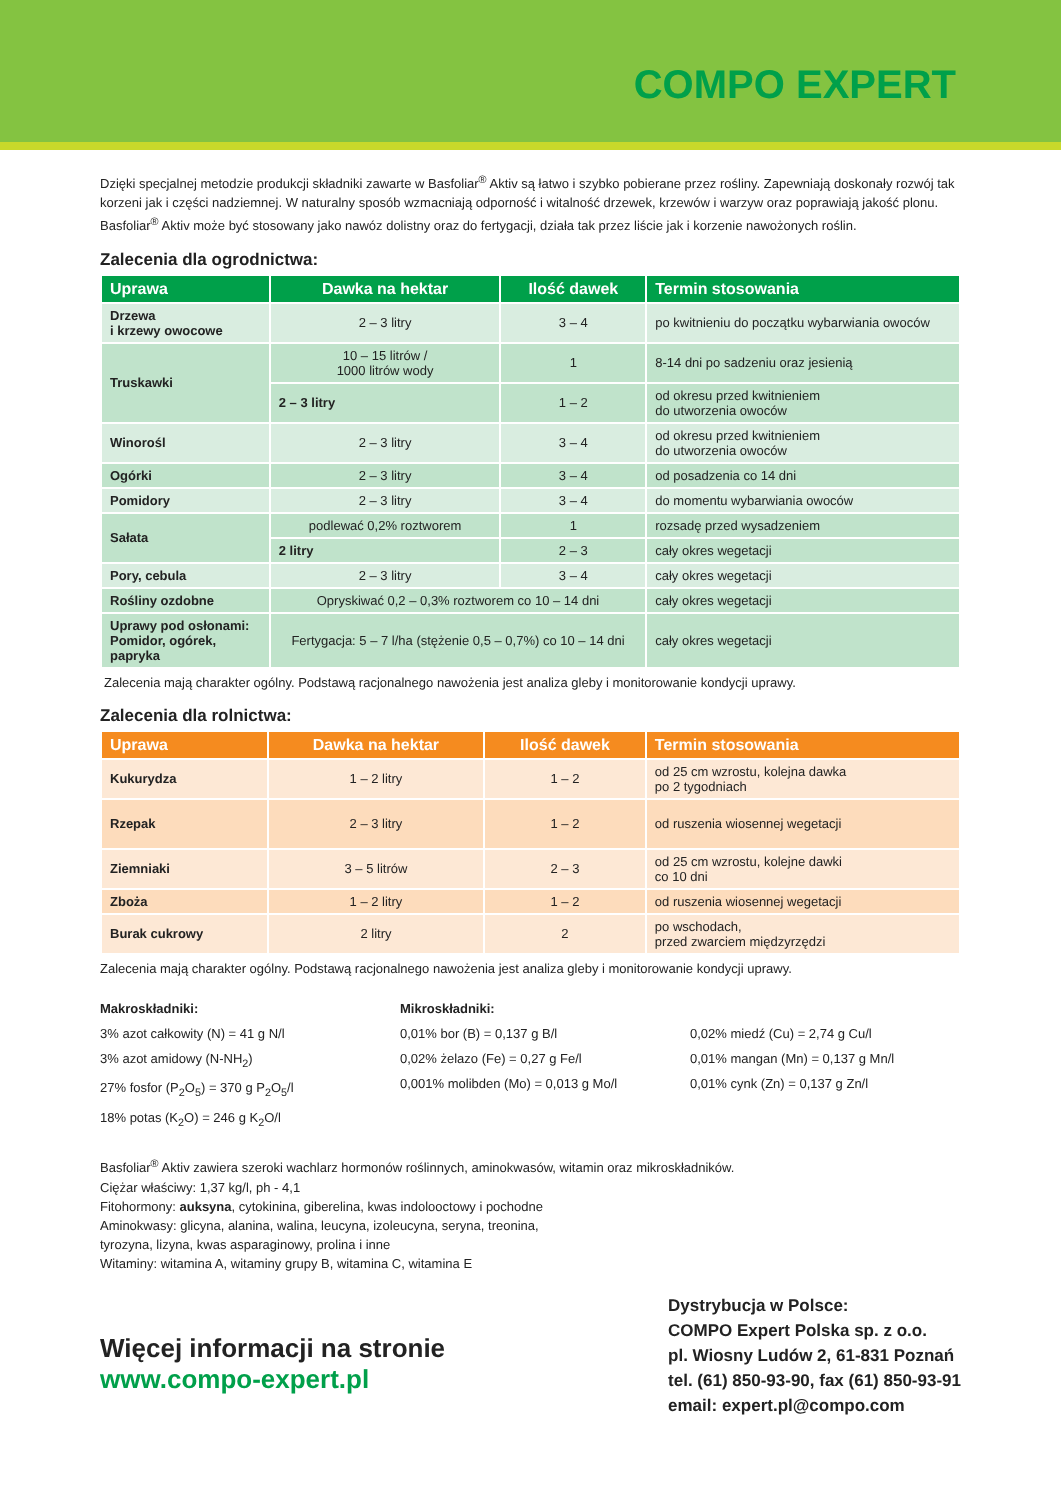COMPO EXPERT
Dzięki specjalnej metodzie produkcji składniki zawarte w Basfoliar<sup>®</sup> Aktiv są łatwo i szybko pobierane przez rośliny. Zapewniają doskonały rozwój tak korzeni jak i części nadziemnej. W naturalny sposób wzmacniają odporność i witalność drzewek, krzewów i warzyw oraz poprawiają jakość plonu. Basfoliar<sup>®</sup> Aktiv może być stosowany jako nawóz dolistny oraz do fertygacji, działa tak przez liście jak i korzenie nawożonych roślin.
Zalecenia dla ogrodnictwa:
| Uprawa | Dawka na hektar | Ilość dawek | Termin stosowania |
| --- | --- | --- | --- |
| Drzewa i krzewy owocowe | 2 – 3 litry | 3 – 4 | po kwitnieniu do początku wybarwiania owoców |
| Truskawki | 10 – 15 litrów / 1000 litrów wody | 1 | 8-14 dni po sadzeniu oraz jesienią |
| | 2 – 3 litry | 1 – 2 | od okresu przed kwitnieniem do utworzenia owoców |
| Winorośl | 2 – 3 litry | 3 – 4 | od okresu przed kwitnieniem do utworzenia owoców |
| Ogórki | 2 – 3 litry | 3 – 4 | od posadzenia co 14 dni |
| Pomidory | 2 – 3 litry | 3 – 4 | do momentu wybarwiania owoców |
| Sałata | podlewać 0,2% roztworem | 1 | rozsadę przed wysadzeniem |
| | 2 litry | 2 – 3 | cały okres wegetacji |
| Pory, cebula | 2 – 3 litry | 3 – 4 | cały okres wegetacji |
| Rośliny ozdobne | Opryskiwać 0,2 – 0,3% roztworem co 10 – 14 dni | | cały okres wegetacji |
| Uprawy pod osłonami: Pomidor, ogórek, papryka | Fertygacja: 5 – 7 l/ha (stężenie 0,5 – 0,7%) co 10 – 14 dni | | cały okres wegetacji |
Zalecenia mają charakter ogólny. Podstawą racjonalnego nawożenia jest analiza gleby i monitorowanie kondycji uprawy.
Zalecenia dla rolnictwa:
| Uprawa | Dawka na hektar | Ilość dawek | Termin stosowania |
| --- | --- | --- | --- |
| Kukurydza | 1 – 2 litry | 1 – 2 | od 25 cm wzrostu, kolejna dawka po 2 tygodniach |
| Rzepak | 2 – 3 litry | 1 – 2 | od ruszenia wiosennej wegetacji |
| Ziemniaki | 3 – 5 litrów | 2 – 3 | od 25 cm wzrostu, kolejne dawki co 10 dni |
| Zboża | 1 – 2 litry | 1 – 2 | od ruszenia wiosennej wegetacji |
| Burak cukrowy | 2 litry | 2 | po wschodach, przed zwarciem międzyrzędzi |
Zalecenia mają charakter ogólny. Podstawą racjonalnego nawożenia jest analiza gleby i monitorowanie kondycji uprawy.
Makroskładniki:
3% azot całkowity (N) = 41 g N/l
3% azot amidowy (N-NH<sub>2</sub>)
27% fosfor (P<sub>2</sub>O<sub>5</sub>) = 370 g P<sub>2</sub>O<sub>5</sub>/l
18% potas (K<sub>2</sub>O) = 246 g K<sub>2</sub>O/l
Mikroskładniki:
0,01% bor (B) = 0,137 g B/l
0,02% żelazo (Fe) = 0,27 g Fe/l
0,001% molibden (Mo) = 0,013 g Mo/l
0,02% miedź (Cu) = 2,74 g Cu/l
0,01% mangan (Mn) = 0,137 g Mn/l
0,01% cynk (Zn) = 0,137 g Zn/l
Basfoliar<sup>®</sup> Aktiv zawiera szeroki wachlarz hormonów roślinnych, aminokwasów, witamin oraz mikroskładników.
Ciężar właściwy: 1,37 kg/l, ph - 4,1
Fitohormony: auksyna, cytokinina, giberelina, kwas indolooctowy i pochodne
Aminokwasy: glicyna, alanina, walina, leucyna, izoleucyna, seryna, treonina,
tyrozyna, lizyna, kwas asparaginowy, prolina i inne
Witaminy: witamina A, witaminy grupy B, witamina C, witamina E
Więcej informacji na stronie
www.compo-expert.pl
Dystrybucja w Polsce:
COMPO Expert Polska sp. z o.o.
pl. Wiosny Ludów 2, 61-831 Poznań
tel. (61) 850-93-90, fax (61) 850-93-91
email: expert.pl@compo.com